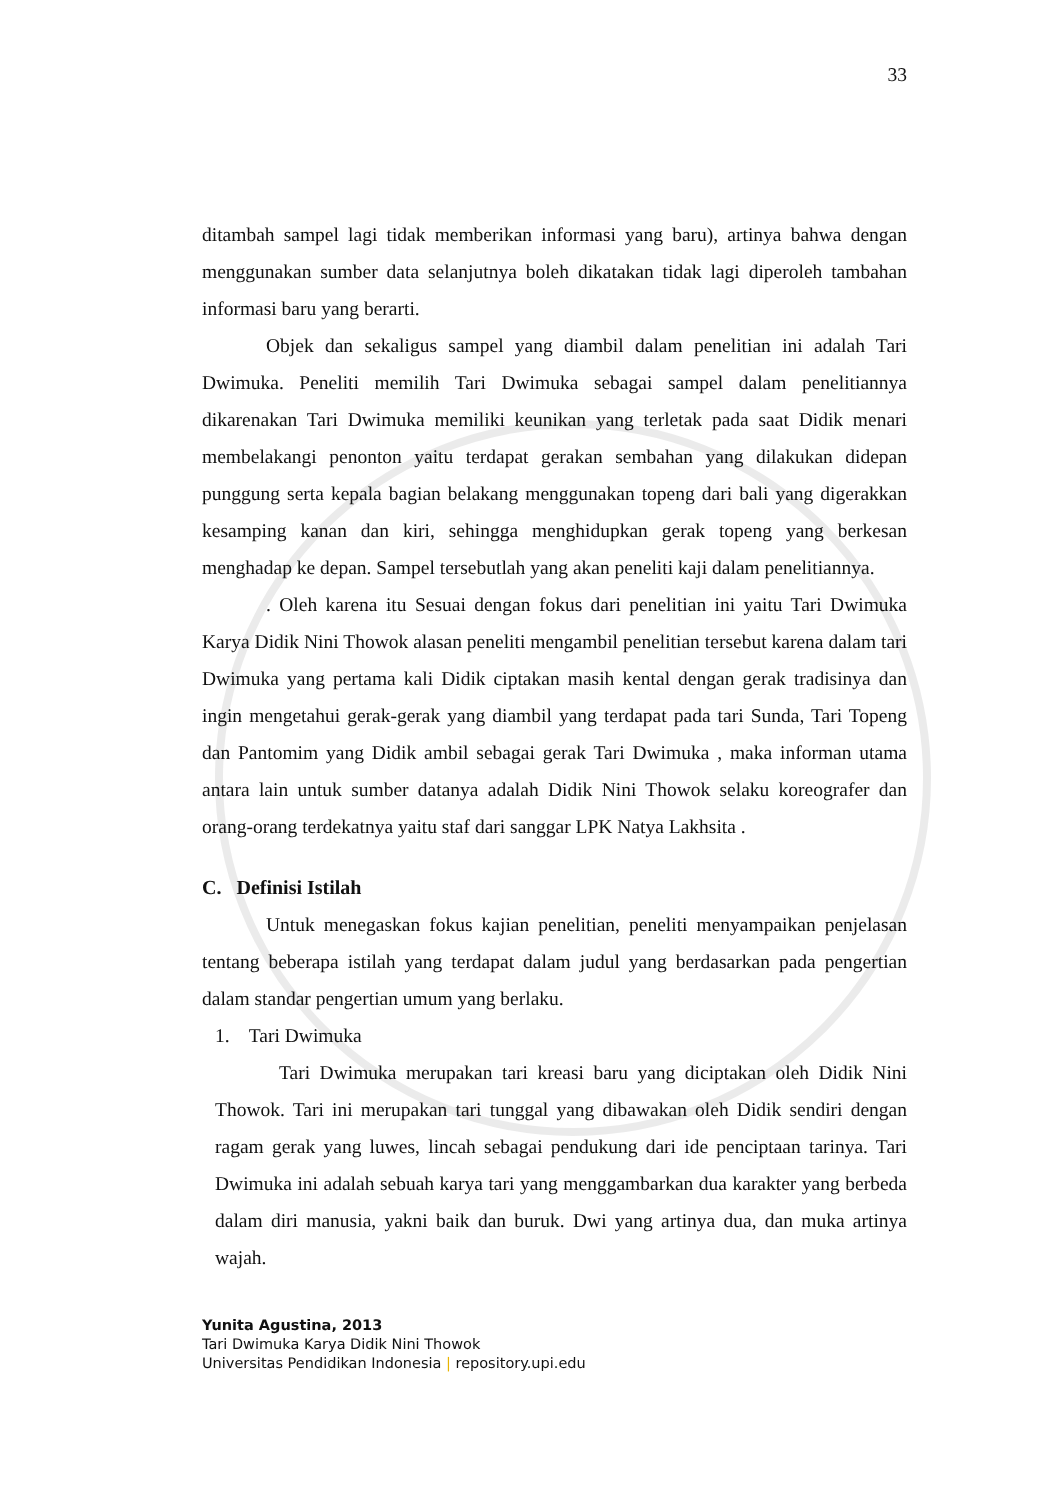33
ditambah sampel lagi tidak memberikan informasi yang baru), artinya bahwa dengan menggunakan sumber data selanjutnya boleh dikatakan tidak lagi diperoleh tambahan informasi baru yang berarti.
Objek dan sekaligus sampel yang diambil dalam penelitian ini adalah Tari Dwimuka. Peneliti memilih Tari Dwimuka sebagai sampel dalam penelitiannya dikarenakan Tari Dwimuka memiliki keunikan yang terletak pada saat Didik menari membelakangi penonton yaitu terdapat gerakan sembahan yang dilakukan didepan punggung serta kepala bagian belakang menggunakan topeng dari bali yang digerakkan kesamping kanan dan kiri, sehingga menghidupkan gerak topeng yang berkesan menghadap ke depan. Sampel tersebutlah yang akan peneliti kaji dalam penelitiannya.
. Oleh karena itu Sesuai dengan fokus dari penelitian ini yaitu Tari Dwimuka Karya Didik Nini Thowok alasan peneliti mengambil penelitian tersebut karena dalam tari Dwimuka yang pertama kali Didik ciptakan masih kental dengan gerak tradisinya dan ingin mengetahui gerak-gerak yang diambil yang terdapat pada tari Sunda, Tari Topeng dan Pantomim yang Didik ambil sebagai gerak Tari Dwimuka , maka informan utama antara lain untuk sumber datanya adalah Didik Nini Thowok selaku koreografer dan orang-orang terdekatnya yaitu staf dari sanggar LPK Natya Lakhsita .
C. Definisi Istilah
Untuk menegaskan fokus kajian penelitian, peneliti menyampaikan penjelasan tentang beberapa istilah yang terdapat dalam judul yang berdasarkan pada pengertian dalam standar pengertian umum yang berlaku.
1. Tari Dwimuka
Tari Dwimuka merupakan tari kreasi baru yang diciptakan oleh Didik Nini Thowok. Tari ini merupakan tari tunggal yang dibawakan oleh Didik sendiri dengan ragam gerak yang luwes, lincah sebagai pendukung dari ide penciptaan tarinya. Tari Dwimuka ini adalah sebuah karya tari yang menggambarkan dua karakter yang berbeda dalam diri manusia, yakni baik dan buruk. Dwi yang artinya dua, dan muka artinya wajah.
Yunita Agustina, 2013
Tari Dwimuka Karya Didik Nini Thowok
Universitas Pendidikan Indonesia | repository.upi.edu